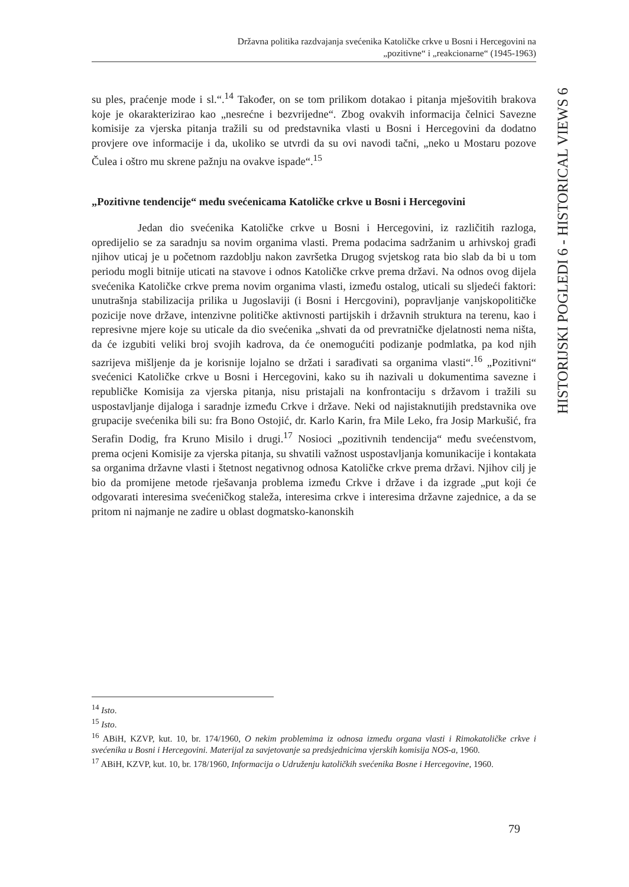Državna politika razdvajanja svećenika Katoličke crkve u Bosni i Hercegovini na
„pozitivne“ i „reakcionarne“ (1945-1963)
HISTORIJSKI POGLEDI 6 - HISTORICAL VIEWS 6
su ples, praćenje mode i sl.“.<sup>14</sup> Također, on se tom prilikom dotakao i pitanja mješovitih brakova koje je okarakterizirao kao „nesrećne i bezvrijedne“. Zbog ovakvih informacija čelnici Savezne komisije za vjerska pitanja tražili su od predstavnika vlasti u Bosni i Hercegovini da dodatno provjere ove informacije i da, ukoliko se utvrdi da su ovi navodi tačni, „neko u Mostaru pozove Čulea i oštro mu skrene pažnju na ovakve ispade“.<sup>15</sup>
„Pozitivne tendencije“ među svećenicama Katoličke crkve u Bosni i Hercegovini
Jedan dio svećenika Katoličke crkve u Bosni i Hercegovini, iz različitih razloga, opredijelio se za saradnju sa novim organima vlasti. Prema podacima sadržanim u arhivskoj građi njihov uticaj je u početnom razdoblju nakon završetka Drugog svjetskog rata bio slab da bi u tom periodu mogli bitnije uticati na stavove i odnos Katoličke crkve prema državi. Na odnos ovog dijela svećenika Katoličke crkve prema novim organima vlasti, između ostalog, uticali su sljedeći faktori: unutrašnja stabilizacija prilika u Jugoslaviji (i Bosni i Hercgovini), popravljanje vanjskopolitičke pozicije nove države, intenzivne političke aktivnosti partijskih i državnih struktura na terenu, kao i represivne mjere koje su uticale da dio svećenika „shvati da od prevratničke djelatnosti nema ništa, da će izgubiti veliki broj svojih kadrova, da će onemogućiti podizanje podmlatka, pa kod njih sazrijeva mišljenje da je korisnije lojalno se držati i sarađivati sa organima vlasti“.<sup>16</sup> „Pozitivni“ svećenici Katoličke crkve u Bosni i Hercegovini, kako su ih nazivali u dokumentima savezne i republičke Komisija za vjerska pitanja, nisu pristajali na konfrontaciju s državom i tražili su uspostavljanje dijaloga i saradnje između Crkve i države. Neki od najistaknutijih predstavnika ove grupacije svećenika bili su: fra Bono Ostojić, dr. Karlo Karin, fra Mile Leko, fra Josip Markušić, fra Serafin Dodig, fra Kruno Misilo i drugi.<sup>17</sup> Nosioci „pozitivnih tendencija“ među svećenstvom, prema ocjeni Komisije za vjerska pitanja, su shvatili važnost uspostavljanja komunikacije i kontakata sa organima državne vlasti i štetnost negativnog odnosa Katoličke crkve prema državi. Njihov cilj je bio da promijene metode rješavanja problema između Crkve i države i da izgrade „put koji će odgovarati interesima svećeničkog staleža, interesima crkve i interesima državne zajednice, a da se pritom ni najmanje ne zadire u oblast dogmatsko-kanonskih
<sup>14</sup> Isto.
<sup>15</sup> Isto.
<sup>16</sup> ABiH, KZVP, kut. 10, br. 174/1960, O nekim problemima iz odnosa između organa vlasti i Rimokatoličke crkve i svećenika u Bosni i Hercegovini. Materijal za savjetovanje sa predsjednicima vjerskih komisija NOS-a, 1960.
<sup>17</sup> ABiH, KZVP, kut. 10, br. 178/1960, Informacija o Udruženju katoličkih svećenika Bosne i Hercegovine, 1960.
79